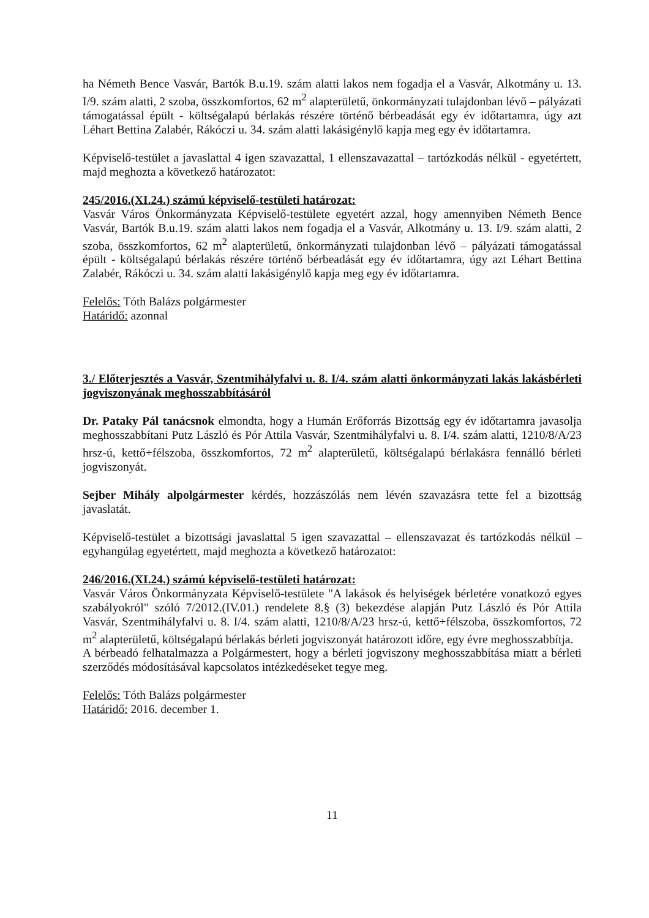ha Németh Bence Vasvár, Bartók B.u.19. szám alatti lakos nem fogadja el a Vasvár, Alkotmány u. 13. I/9. szám alatti, 2 szoba, összkomfortos, 62 m<sup>2</sup> alapterületű, önkormányzati tulajdonban lévő – pályázati támogatással épült - költségalapú bérlakás részére történő bérbeadását egy év időtartamra, úgy azt Léhart Bettina Zalabér, Rákóczi u. 34. szám alatti lakásigénylő kapja meg egy év időtartamra.
Képviselő-testület a javaslattal 4 igen szavazattal, 1 ellenszavazattal – tartózkodás nélkül - egyetértett, majd meghozta a következő határozatot:
245/2016.(XI.24.) számú képviselő-testületi határozat:
Vasvár Város Önkormányzata Képviselő-testülete egyetért azzal, hogy amennyiben Németh Bence Vasvár, Bartók B.u.19. szám alatti lakos nem fogadja el a Vasvár, Alkotmány u. 13. I/9. szám alatti, 2 szoba, összkomfortos, 62 m<sup>2</sup> alapterületű, önkormányzati tulajdonban lévő – pályázati támogatással épült - költségalapú bérlakás részére történő bérbeadását egy év időtartamra, úgy azt Léhart Bettina Zalabér, Rákóczi u. 34. szám alatti lakásigénylő kapja meg egy év időtartamra.
Felelős: Tóth Balázs polgármester
Határidő: azonnal
3./ Előterjesztés a Vasvár, Szentmihályfalvi u. 8. I/4. szám alatti önkormányzati lakás lakásbérleti jogviszonyának meghosszabbításáról
Dr. Pataky Pál tanácsnok elmondta, hogy a Humán Erőforrás Bizottság egy év időtartamra javasolja meghosszabbítani Putz László és Pór Attila Vasvár, Szentmihályfalvi u. 8. I/4. szám alatti, 1210/8/A/23 hrsz-ú, kettő+félszoba, összkomfortos, 72 m<sup>2</sup> alapterületű, költségalapú bérlakásra fennálló bérleti jogviszonyát.
Sejber Mihály alpolgármester kérdés, hozzászólás nem lévén szavazásra tette fel a bizottság javaslatát.
Képviselő-testület a bizottsági javaslattal 5 igen szavazattal – ellenszavazat és tartózkodás nélkül – egyhangúlag egyetértett, majd meghozta a következő határozatot:
246/2016.(XI.24.) számú képviselő-testületi határozat:
Vasvár Város Önkormányzata Képviselő-testülete "A lakások és helyiségek bérletére vonatkozó egyes szabályokról" szóló 7/2012.(IV.01.) rendelete 8.§ (3) bekezdése alapján Putz László és Pór Attila Vasvár, Szentmihályfalvi u. 8. I/4. szám alatti, 1210/8/A/23 hrsz-ú, kettő+félszoba, összkomfortos, 72 m<sup>2</sup> alapterületű, költségalapú bérlakás bérleti jogviszonyát határozott időre, egy évre meghosszabbítja.
A bérbeadó felhatalmazza a Polgármestert, hogy a bérleti jogviszony meghosszabbítása miatt a bérleti szerződés módosításával kapcsolatos intézkedéseket tegye meg.
Felelős: Tóth Balázs polgármester
Határidő: 2016. december 1.
11